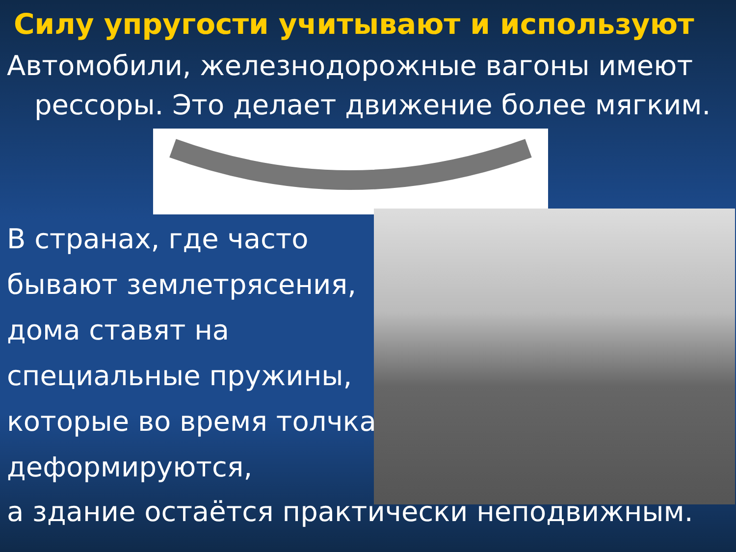Силу упругости учитывают и используют
Автомобили, железнодорожные вагоны имеют
рессоры. Это делает движение более мягким.
В странах, где часто бывают землетрясения, дома ставят на специальные пружины, которые во время толчка деформируются,
а здание остаётся практически неподвижным.